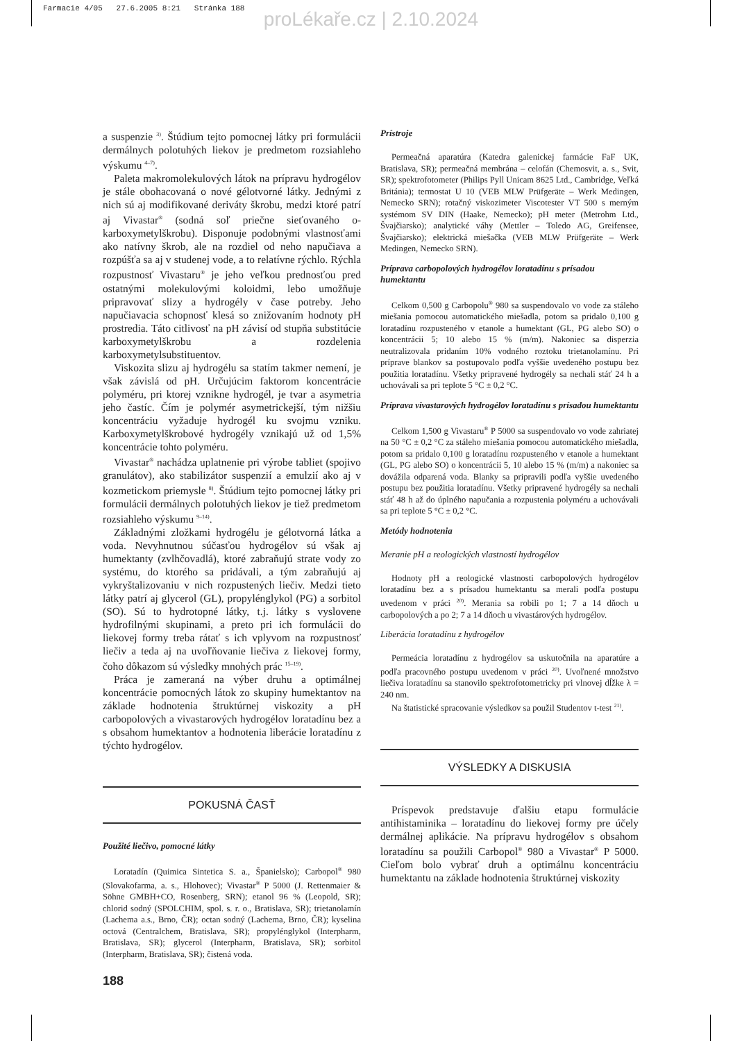Farmacie 4/05 27.6.2005 8:21 Stránka 188
proLékaře.cz | 2.10.2024
a suspenzie <sup>3)</sup>. Štúdium tejto pomocnej látky pri formulácii dermálnych polotuhých liekov je predmetom rozsiahleho výskumu <sup>4–7)</sup>.
Paleta makromolekulových látok na prípravu hydrogélov je stále obohacovaná o nové gélotvorné látky. Jednými z nich sú aj modifikované deriváty škrobu, medzi ktoré patrí aj Vivastar<sup>®</sup> (sodná soľ priečne sieťovaného o-karboxymetylškrobu). Disponuje podobnými vlastnosťami ako natívny škrob, ale na rozdiel od neho napučiava a rozpúšťa sa aj v studenej vode, a to relatívne rýchlo. Rýchla rozpustnosť Vivastaru<sup>®</sup> je jeho veľkou prednosťou pred ostatnými molekulovými koloidmi, lebo umožňuje pripravovať slizy a hydrogély v čase potreby. Jeho napučiavacia schopnosť klesá so znižovaním hodnoty pH prostredia. Táto citlivosť na pH závisí od stupňa substitúcie karboxymetylškrobu a rozdelenia karboxymetylsubstituentov.
Viskozita slizu aj hydrogélu sa statím takmer nemení, je však závislá od pH. Určujúcim faktorom koncentrácie polyméru, pri ktorej vznikne hydrogél, je tvar a asymetria jeho častíc. Čím je polymér asymetrickejší, tým nižšiu koncentráciu vyžaduje hydrogél ku svojmu vzniku. Karboxymetylškrobové hydrogély vznikajú už od 1,5% koncentrácie tohto polyméru.
Vivastar<sup>®</sup> nachádza uplatnenie pri výrobe tabliet (spojivo granulátov), ako stabilizátor suspenzií a emulzií ako aj v kozmetickom priemysle <sup>8)</sup>. Štúdium tejto pomocnej látky pri formulácii dermálnych polotuhých liekov je tiež predmetom rozsiahleho výskumu <sup>9–14)</sup>.
Základnými zložkami hydrogélu je gélotvorná látka a voda. Nevyhnutnou súčasťou hydrogélov sú však aj humektanty (zvlhčovadlá), ktoré zabraňujú strate vody zo systému, do ktorého sa pridávali, a tým zabraňujú aj vykryštalizovaniu v nich rozpustených liečiv. Medzi tieto látky patrí aj glycerol (GL), propylénglykol (PG) a sorbitol (SO). Sú to hydrotopné látky, t.j. látky s vyslovene hydrofilnými skupinami, a preto pri ich formulácii do liekovej formy treba rátať s ich vplyvom na rozpustnosť liečiv a teda aj na uvoľňovanie liečiva z liekovej formy, čoho dôkazom sú výsledky mnohých prác <sup>15–19)</sup>.
Práca je zameraná na výber druhu a optimálnej koncentrácie pomocných látok zo skupiny humektantov na základe hodnotenia štruktúrnej viskozity a pH carbopolových a vivastarových hydrogélov loratadínu bez a s obsahom humektantov a hodnotenia liberácie loratadínu z týchto hydrogélov.
POKUSNÁ ČASŤ
Použité liečivo, pomocné látky
Loratadín (Quimica Sintetica S. a., Španielsko); Carbopol<sup>®</sup> 980 (Slovakofarma, a. s., Hlohovec); Vivastar<sup>®</sup> P 5000 (J. Rettenmaier & Söhne GMBH+CO, Rosenberg, SRN); etanol 96 % (Leopold, SR); chlorid sodný (SPOLCHIM, spol. s. r. o., Bratislava, SR); trietanolamín (Lachema a.s., Brno, ČR); octan sodný (Lachema, Brno, ČR); kyselina octová (Centralchem, Bratislava, SR); propylénglykol (Interpharm, Bratislava, SR); glycerol (Interpharm, Bratislava, SR); sorbitol (Interpharm, Bratislava, SR); čistená voda.
188
Prístroje
Permeačná aparatúra (Katedra galenickej farmácie FaF UK, Bratislava, SR); permeačná membrána – celofán (Chemosvit, a. s., Svit, SR); spektrofotometer (Philips Pyll Unicam 8625 Ltd., Cambridge, Veľká Británia); termostat U 10 (VEB MLW Prüfgeräte – Werk Medingen, Nemecko SRN); rotačný viskozimeter Viscotester VT 500 s merným systémom SV DIN (Haake, Nemecko); pH meter (Metrohm Ltd., Švajčiarsko); analytické váhy (Mettler – Toledo AG, Greifensee, Švajčiarsko); elektrická miešačka (VEB MLW Prüfgeräte – Werk Medingen, Nemecko SRN).
Príprava carbopolových hydrogélov loratadínu s prísadou humektantu
Celkom 0,500 g Carbopolu<sup>®</sup> 980 sa suspendovalo vo vode za stáleho miešania pomocou automatického miešadla, potom sa pridalo 0,100 g loratadínu rozpusteného v etanole a humektant (GL, PG alebo SO) o koncentrácii 5; 10 alebo 15 % (m/m). Nakoniec sa disperzia neutralizovala pridaním 10% vodného roztoku trietanolamínu. Pri príprave blankov sa postupovalo podľa vyššie uvedeného postupu bez použitia loratadínu. Všetky pripravené hydrogély sa nechali stáť 24 h a uchovávali sa pri teplote 5 °C ± 0,2 °C.
Príprava vivastarových hydrogélov loratadínu s prísadou humektantu
Celkom 1,500 g Vivastaru<sup>®</sup> P 5000 sa suspendovalo vo vode zahriatej na 50 °C ± 0,2 °C za stáleho miešania pomocou automatického miešadla, potom sa pridalo 0,100 g loratadínu rozpusteného v etanole a humektant (GL, PG alebo SO) o koncentrácii 5, 10 alebo 15 % (m/m) a nakoniec sa dovážila odparená voda. Blanky sa pripravili podľa vyššie uvedeného postupu bez použitia loratadínu. Všetky pripravené hydrogély sa nechali stáť 48 h až do úplného napučania a rozpustenia polyméru a uchovávali sa pri teplote 5 °C ± 0,2 °C.
Metódy hodnotenia
Meranie pH a reologických vlastností hydrogélov
Hodnoty pH a reologické vlastnosti carbopolových hydrogélov loratadínu bez a s prísadou humektantu sa merali podľa postupu uvedenom v práci <sup>20)</sup>. Merania sa robili po 1; 7 a 14 dňoch u carbopolových a po 2; 7 a 14 dňoch u vivastárových hydrogélov.
Liberácia loratadínu z hydrogélov
Permeácia loratadínu z hydrogélov sa uskutočnila na aparatúre a podľa pracovného postupu uvedenom v práci <sup>20)</sup>. Uvoľnené množstvo liečiva loratadínu sa stanovilo spektrofotometricky pri vlnovej dĺžke λ = 240 nm.
Na štatistické spracovanie výsledkov sa použil Studentov t-test <sup>21)</sup>.
VÝSLEDKY A DISKUSIA
Príspevok predstavuje ďalšiu etapu formulácie antihistaminika – loratadínu do liekovej formy pre účely dermálnej aplikácie. Na prípravu hydrogélov s obsahom loratadínu sa použili Carbopol<sup>®</sup> 980 a Vivastar<sup>®</sup> P 5000. Cieľom bolo vybrať druh a optimálnu koncentráciu humektantu na základe hodnotenia štruktúrnej viskozity